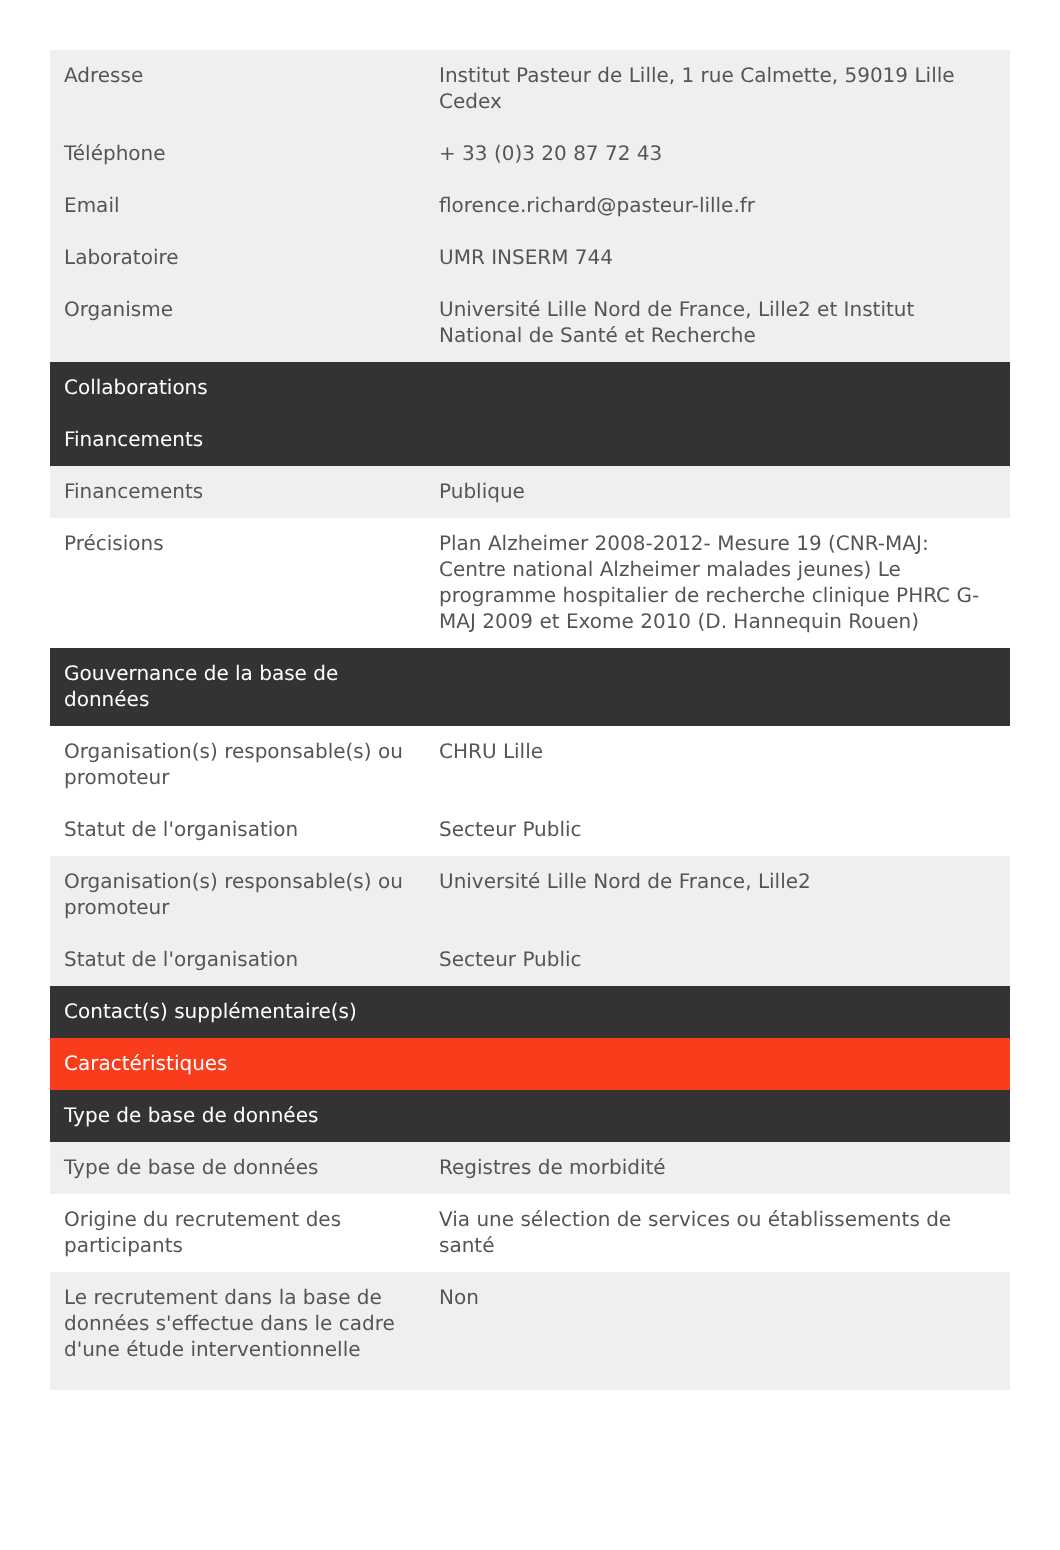| Adresse | Institut Pasteur de Lille, 1 rue Calmette, 59019 Lille Cedex |
| Téléphone | + 33 (0)3 20 87 72 43 |
| Email | florence.richard@pasteur-lille.fr |
| Laboratoire | UMR INSERM 744 |
| Organisme | Université Lille Nord de France, Lille2 et Institut National de Santé et Recherche |
| Collaborations | |
| Financements | |
| Financements | Publique |
| Précisions | Plan Alzheimer 2008-2012- Mesure 19 (CNR-MAJ: Centre national Alzheimer malades jeunes) Le programme hospitalier de recherche clinique PHRC G-MAJ 2009 et Exome 2010 (D. Hannequin Rouen) |
| Gouvernance de la base de données | |
| Organisation(s) responsable(s) ou promoteur | CHRU Lille |
| Statut de l'organisation | Secteur Public |
| Organisation(s) responsable(s) ou promoteur | Université Lille Nord de France, Lille2 |
| Statut de l'organisation | Secteur Public |
| Contact(s) supplémentaire(s) | |
| Caractéristiques | |
| Type de base de données | |
| Type de base de données | Registres de morbidité |
| Origine du recrutement des participants | Via une sélection de services ou établissements de santé |
| Le recrutement dans la base de données s'effectue dans le cadre d'une étude interventionnelle | Non |